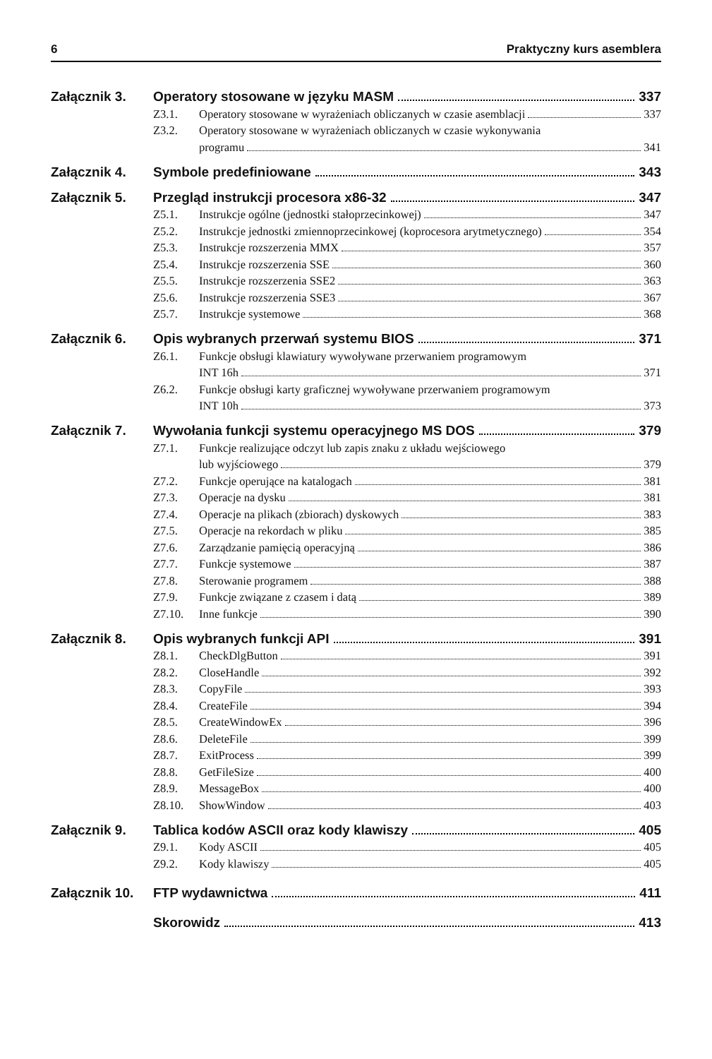6 Praktyczny kurs asemblera
Załącznik 3. Operatory stosowane w języku MASM 337
Z3.1. Operatory stosowane w wyrażeniach obliczanych w czasie asemblacji 337
Z3.2. Operatory stosowane w wyrażeniach obliczanych w czasie wykonywania
programu 341
Załącznik 4. Symbole predefiniowane 343
Załącznik 5. Przegląd instrukcji procesora x86-32 347
Z5.1. Instrukcje ogólne (jednostki stałoprzecinkowej) 347
Z5.2. Instrukcje jednostki zmiennoprzecinkowej (koprocesora arytmetycznego) 354
Z5.3. Instrukcje rozszerzenia MMX 357
Z5.4. Instrukcje rozszerzenia SSE 360
Z5.5. Instrukcje rozszerzenia SSE2 363
Z5.6. Instrukcje rozszerzenia SSE3 367
Z5.7. Instrukcje systemowe 368
Załącznik 6. Opis wybranych przerwań systemu BIOS 371
Z6.1. Funkcje obsługi klawiatury wywoływane przerwaniem programowym
INT 16h 371
Z6.2. Funkcje obsługi karty graficznej wywoływane przerwaniem programowym
INT 10h 373
Załącznik 7. Wywołania funkcji systemu operacyjnego MS DOS 379
Z7.1. Funkcje realizujące odczyt lub zapis znaku z układu wejściowego
lub wyjściowego 379
Z7.2. Funkcje operujące na katalogach 381
Z7.3. Operacje na dysku 381
Z7.4. Operacje na plikach (zbiorach) dyskowych 383
Z7.5. Operacje na rekordach w pliku 385
Z7.6. Zarządzanie pamięcią operacyjną 386
Z7.7. Funkcje systemowe 387
Z7.8. Sterowanie programem 388
Z7.9. Funkcje związane z czasem i datą 389
Z7.10. Inne funkcje 390
Załącznik 8. Opis wybranych funkcji API 391
Z8.1. CheckDlgButton 391
Z8.2. CloseHandle 392
Z8.3. CopyFile 393
Z8.4. CreateFile 394
Z8.5. CreateWindowEx 396
Z8.6. DeleteFile 399
Z8.7. ExitProcess 399
Z8.8. GetFileSize 400
Z8.9. MessageBox 400
Z8.10. ShowWindow 403
Załącznik 9. Tablica kodów ASCII oraz kody klawiszy 405
Z9.1. Kody ASCII 405
Z9.2. Kody klawiszy 405
Załącznik 10. FTP wydawnictwa 411
Skorowidz 413